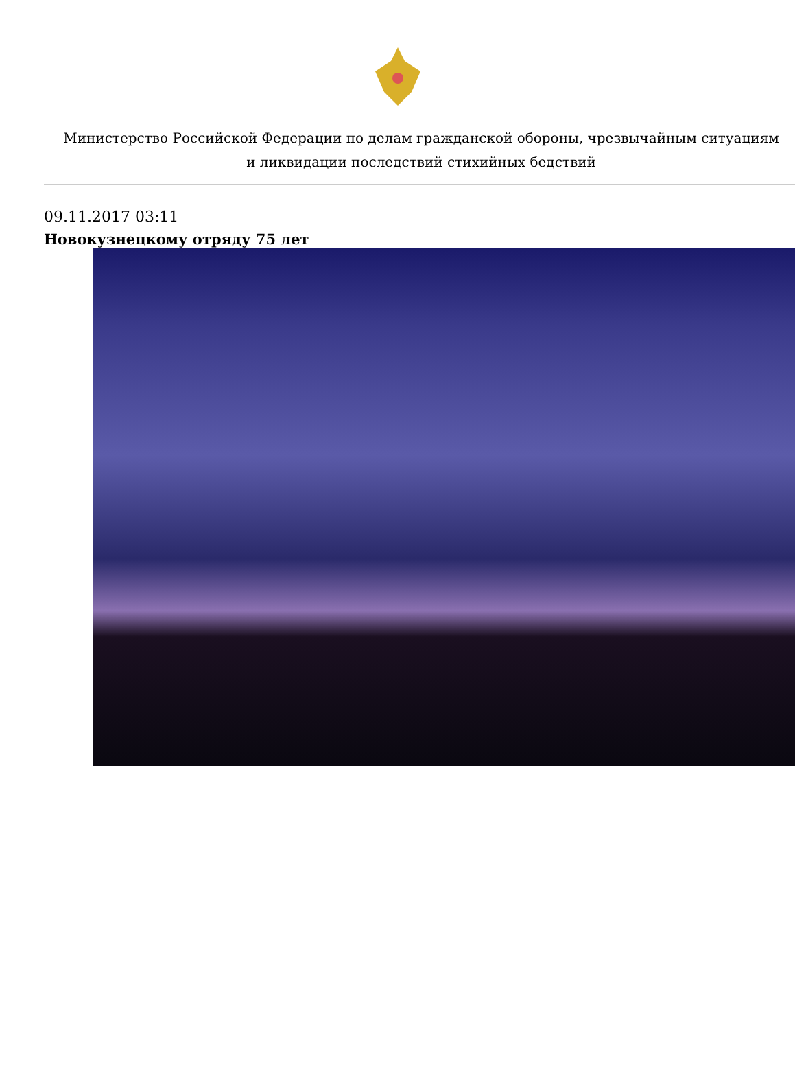Министерство Российской Федерации по делам гражданской обороны, чрезвычайным ситуациям
и ликвидации последствий стихийных бедствий
09.11.2017 03:11
Новокузнецкому отряду 75 лет